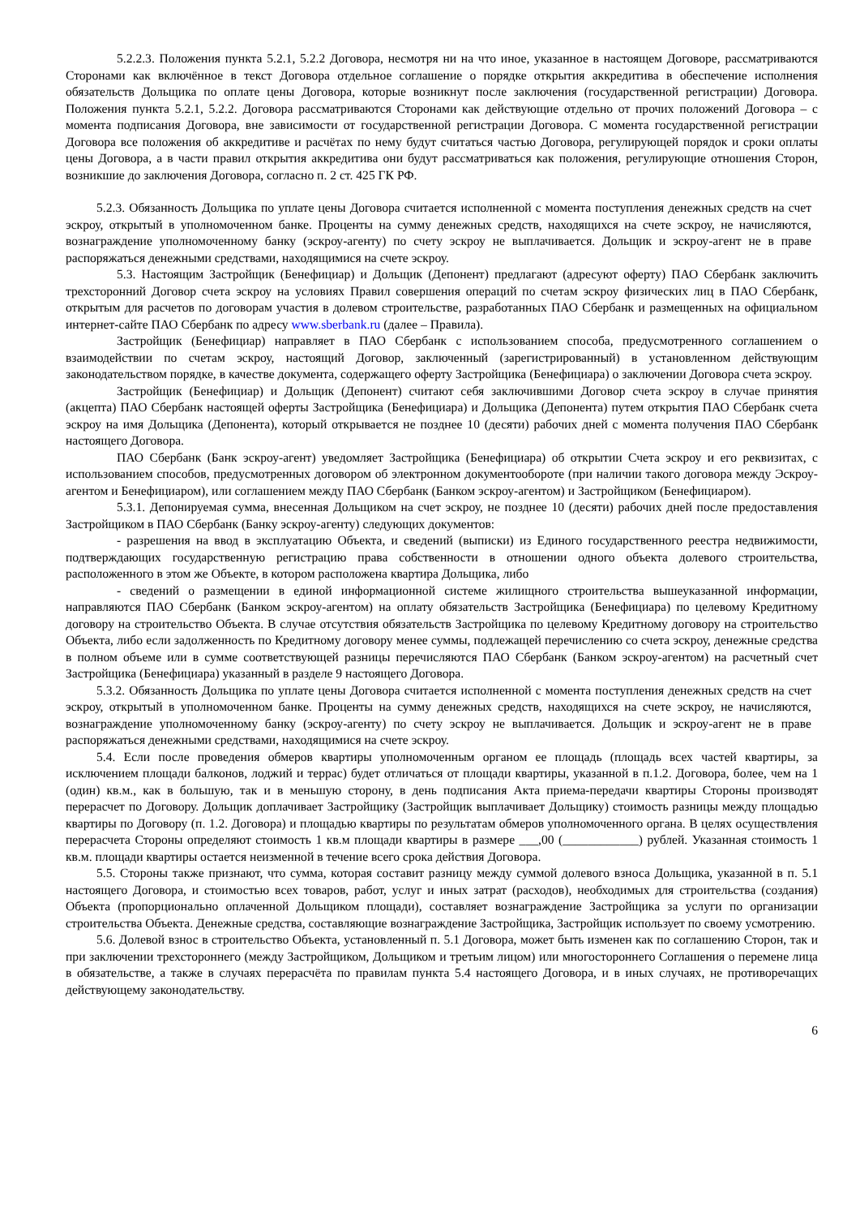5.2.2.3. Положения пункта 5.2.1, 5.2.2 Договора, несмотря ни на что иное, указанное в настоящем Договоре, рассматриваются Сторонами как включённое в текст Договора отдельное соглашение о порядке открытия аккредитива в обеспечение исполнения обязательств Дольщика по оплате цены Договора, которые возникнут после заключения (государственной регистрации) Договора. Положения пункта 5.2.1, 5.2.2. Договора рассматриваются Сторонами как действующие отдельно от прочих положений Договора – с момента подписания Договора, вне зависимости от государственной регистрации Договора. С момента государственной регистрации Договора все положения об аккредитиве и расчётах по нему будут считаться частью Договора, регулирующей порядок и сроки оплаты цены Договора, а в части правил открытия аккредитива они будут рассматриваться как положения, регулирующие отношения Сторон, возникшие до заключения Договора, согласно п. 2 ст. 425 ГК РФ.
5.2.3. Обязанность Дольщика по уплате цены Договора считается исполненной с момента поступления денежных средств на счет эскроу, открытый в уполномоченном банке. Проценты на сумму денежных средств, находящихся на счете эскроу, не начисляются, вознаграждение уполномоченному банку (эскроу-агенту) по счету эскроу не выплачивается. Дольщик и эскроу-агент не в праве распоряжаться денежными средствами, находящимися на счете эскроу.
5.3. Настоящим Застройщик (Бенефициар) и Дольщик (Депонент) предлагают (адресуют оферту) ПАО Сбербанк заключить трехсторонний Договор счета эскроу на условиях Правил совершения операций по счетам эскроу физических лиц в ПАО Сбербанк, открытым для расчетов по договорам участия в долевом строительстве, разработанных ПАО Сбербанк и размещенных на официальном интернет-сайте ПАО Сбербанк по адресу www.sberbank.ru (далее – Правила).
Застройщик (Бенефициар) направляет в ПАО Сбербанк с использованием способа, предусмотренного соглашением о взаимодействии по счетам эскроу, настоящий Договор, заключенный (зарегистрированный) в установленном действующим законодательством порядке, в качестве документа, содержащего оферту Застройщика (Бенефициара) о заключении Договора счета эскроу.
Застройщик (Бенефициар) и Дольщик (Депонент) считают себя заключившими Договор счета эскроу в случае принятия (акцепта) ПАО Сбербанк настоящей оферты Застройщика (Бенефициара) и Дольщика (Депонента) путем открытия ПАО Сбербанк счета эскроу на имя Дольщика (Депонента), который открывается не позднее 10 (десяти) рабочих дней с момента получения ПАО Сбербанк настоящего Договора.
ПАО Сбербанк (Банк эскроу-агент) уведомляет Застройщика (Бенефициара) об открытии Счета эскроу и его реквизитах, с использованием способов, предусмотренных договором об электронном документообороте (при наличии такого договора между Эскроу-агентом и Бенефициаром), или соглашением между ПАО Сбербанк (Банком эскроу-агентом) и Застройщиком (Бенефициаром).
5.3.1. Депонируемая сумма, внесенная Дольщиком на счет эскроу, не позднее 10 (десяти) рабочих дней после предоставления Застройщиком в ПАО Сбербанк (Банку эскроу-агенту) следующих документов:
- разрешения на ввод в эксплуатацию Объекта, и сведений (выписки) из Единого государственного реестра недвижимости, подтверждающих государственную регистрацию права собственности в отношении одного объекта долевого строительства, расположенного в этом же Объекте, в котором расположена квартира Дольщика, либо
- сведений о размещении в единой информационной системе жилищного строительства вышеуказанной информации, направляются ПАО Сбербанк (Банком эскроу-агентом) на оплату обязательств Застройщика (Бенефициара) по целевому Кредитному договору на строительство Объекта. В случае отсутствия обязательств Застройщика по целевому Кредитному договору на строительство Объекта, либо если задолженность по Кредитному договору менее суммы, подлежащей перечислению со счета эскроу, денежные средства в полном объеме или в сумме соответствующей разницы перечисляются ПАО Сбербанк (Банком эскроу-агентом) на расчетный счет Застройщика (Бенефициара) указанный в разделе 9 настоящего Договора.
5.3.2. Обязанность Дольщика по уплате цены Договора считается исполненной с момента поступления денежных средств на счет эскроу, открытый в уполномоченном банке. Проценты на сумму денежных средств, находящихся на счете эскроу, не начисляются, вознаграждение уполномоченному банку (эскроу-агенту) по счету эскроу не выплачивается. Дольщик и эскроу-агент не в праве распоряжаться денежными средствами, находящимися на счете эскроу.
5.4. Если после проведения обмеров квартиры уполномоченным органом ее площадь (площадь всех частей квартиры, за исключением площади балконов, лоджий и террас) будет отличаться от площади квартиры, указанной в п.1.2. Договора, более, чем на 1 (один) кв.м., как в большую, так и в меньшую сторону, в день подписания Акта приема-передачи квартиры Стороны производят перерасчет по Договору. Дольщик доплачивает Застройщику (Застройщик выплачивает Дольщику) стоимость разницы между площадью квартиры по Договору (п. 1.2. Договора) и площадью квартиры по результатам обмеров уполномоченного органа. В целях осуществления перерасчета Стороны определяют стоимость 1 кв.м площади квартиры в размере ___,00 (____________) рублей. Указанная стоимость 1 кв.м. площади квартиры остается неизменной в течение всего срока действия Договора.
5.5. Стороны также признают, что сумма, которая составит разницу между суммой долевого взноса Дольщика, указанной в п. 5.1 настоящего Договора, и стоимостью всех товаров, работ, услуг и иных затрат (расходов), необходимых для строительства (создания) Объекта (пропорционально оплаченной Дольщиком площади), составляет вознаграждение Застройщика за услуги по организации строительства Объекта. Денежные средства, составляющие вознаграждение Застройщика, Застройщик использует по своему усмотрению.
5.6. Долевой взнос в строительство Объекта, установленный п. 5.1 Договора, может быть изменен как по соглашению Сторон, так и при заключении трехстороннего (между Застройщиком, Дольщиком и третьим лицом) или многостороннего Соглашения о перемене лица в обязательстве, а также в случаях перерасчёта по правилам пункта 5.4 настоящего Договора, и в иных случаях, не противоречащих действующему законодательству.
6